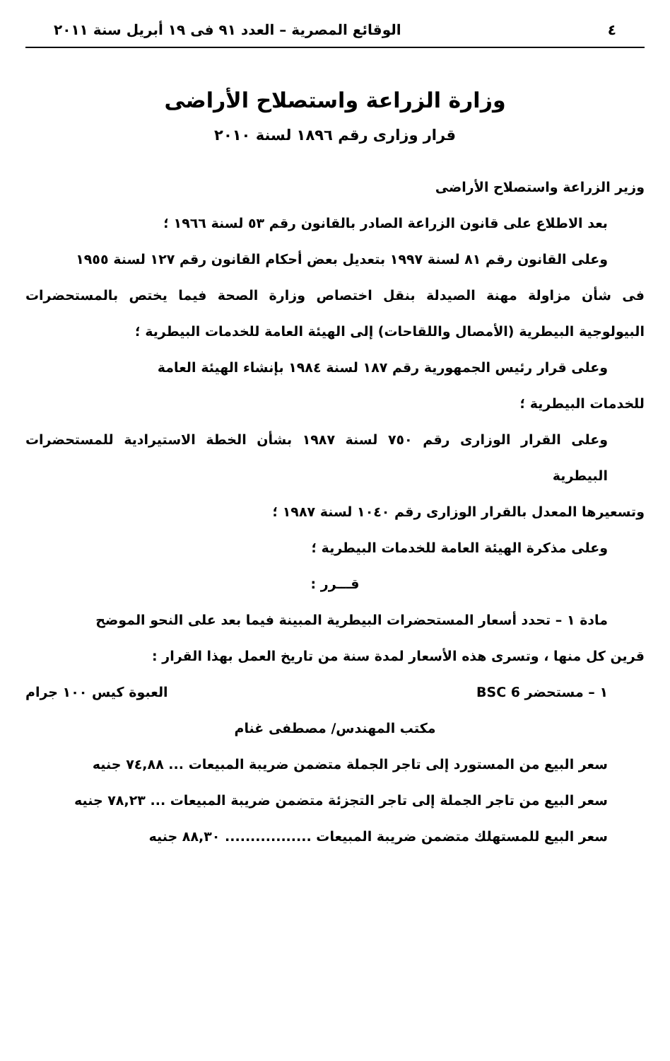٤ الوقائع المصرية – العدد ٩١ فى ١٩ أبريل سنة ٢٠١١
وزارة الزراعة واستصلاح الأراضى
قرار وزارى رقم ١٨٩٦ لسنة ٢٠١٠
وزير الزراعة واستصلاح الأراضى
بعد الاطلاع على قانون الزراعة الصادر بالقانون رقم ٥٣ لسنة ١٩٦٦ ؛
وعلى القانون رقم ٨١ لسنة ١٩٩٧ بتعديل بعض أحكام القانون رقم ١٢٧ لسنة ١٩٥٥
فى شأن مزاولة مهنة الصيدلة بنقل اختصاص وزارة الصحة فيما يختص بالمستحضرات البيولوجية البيطرية (الأمصال واللقاحات) إلى الهيئة العامة للخدمات البيطرية ؛
وعلى قرار رئيس الجمهورية رقم ١٨٧ لسنة ١٩٨٤ بإنشاء الهيئة العامة
للخدمات البيطرية ؛
وعلى القرار الوزارى رقم ٧٥٠ لسنة ١٩٨٧ بشأن الخطة الاستيرادية للمستحضرات البيطرية
وتسعيرها المعدل بالقرار الوزارى رقم ١٠٤٠ لسنة ١٩٨٧ ؛
وعلى مذكرة الهيئة العامة للخدمات البيطرية ؛
قـــرر :
مادة ١ – تحدد أسعار المستحضرات البيطرية المبينة فيما بعد على النحو الموضح
قرين كل منها ، وتسرى هذه الأسعار لمدة سنة من تاريخ العمل بهذا القرار :
١ – مستحضر BSC 6 العبوة كيس ١٠٠ جرام
مكتب المهندس/ مصطفى غنام
سعر البيع من المستورد إلى تاجر الجملة متضمن ضريبة المبيعات ... ٧٤,٨٨ جنيه
سعر البيع من تاجر الجملة إلى تاجر التجزئة متضمن ضريبة المبيعات ... ٧٨,٢٣ جنيه
سعر البيع للمستهلك متضمن ضريبة المبيعات ................. ٨٨,٣٠ جنيه